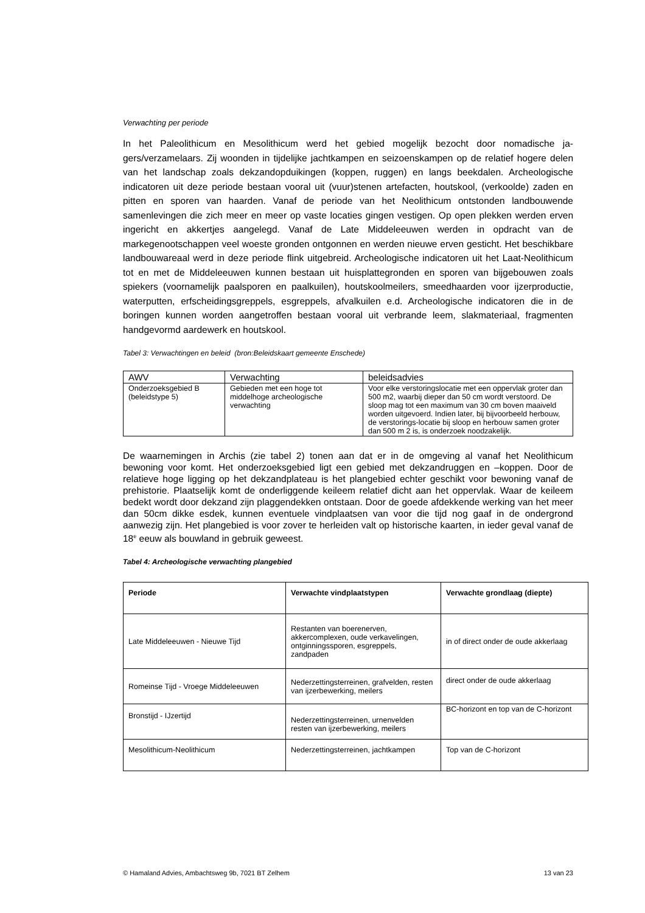Verwachting per periode
In het Paleolithicum en Mesolithicum werd het gebied mogelijk bezocht door nomadische ja-gers/verzamelaars. Zij woonden in tijdelijke jachtkampen en seizoenskampen op de relatief hogere delen van het landschap zoals dekzandopduikingen (koppen, ruggen) en langs beekdalen. Archeologische indicatoren uit deze periode bestaan vooral uit (vuur)stenen artefacten, houtskool, (verkoolde) zaden en pitten en sporen van haarden. Vanaf de periode van het Neolithicum ontstonden landbouwende samenlevingen die zich meer en meer op vaste locaties gingen vestigen. Op open plekken werden erven ingericht en akkertjes aangelegd. Vanaf de Late Middeleeuwen werden in opdracht van de markegenootschappen veel woeste gronden ontgonnen en werden nieuwe erven gesticht. Het beschikbare landbouwareaal werd in deze periode flink uitgebreid. Archeologische indicatoren uit het Laat-Neolithicum tot en met de Middeleeuwen kunnen bestaan uit huisplattegronden en sporen van bijgebouwen zoals spiekers (voornamelijk paalsporen en paalkuilen), houtskoolmeilers, smeedhaarden voor ijzerproductie, waterputten, erfscheidingsgreppels, esgreppels, afvalkuilen e.d. Archeologische indicatoren die in de boringen kunnen worden aangetroffen bestaan vooral uit verbrande leem, slakmateriaal, fragmenten handgevormd aardewerk en houtskool.
Tabel 3: Verwachtingen en beleid (bron:Beleidskaart gemeente Enschede)
| AWV | Verwachting | beleidsadvies |
| --- | --- | --- |
| Onderzoeksgebied B (beleidstype 5) | Gebieden met een hoge tot middelhoge archeologische verwachting | Voor elke verstoringslocatie met een oppervlak groter dan 500 m2, waarbij dieper dan 50 cm wordt verstoord. De sloop mag tot een maximum van 30 cm boven maaiveld worden uitgevoerd. Indien later, bij bijvoorbeeld herbouw, de verstorings-locatie bij sloop en herbouw samen groter dan 500 m 2 is, is onderzoek noodzakelijk. |
De waarnemingen in Archis (zie tabel 2) tonen aan dat er in de omgeving al vanaf het Neolithicum bewoning voor komt. Het onderzoeksgebied ligt een gebied met dekzandruggen en –koppen. Door de relatieve hoge ligging op het dekzandplateau is het plangebied echter geschikt voor bewoning vanaf de prehistorie. Plaatselijk komt de onderliggende keileem relatief dicht aan het oppervlak. Waar de keileem bedekt wordt door dekzand zijn plaggendekken ontstaan. Door de goede afdekkende werking van het meer dan 50cm dikke esdek, kunnen eventuele vindplaatsen van voor die tijd nog gaaf in de ondergrond aanwezig zijn. Het plangebied is voor zover te herleiden valt op historische kaarten, in ieder geval vanaf de 18<sup>e</sup> eeuw als bouwland in gebruik geweest.
Tabel 4: Archeologische verwachting plangebied
| Periode | Verwachte vindplaatstypen | Verwachte grondlaag (diepte) |
| --- | --- | --- |
| Late Middeleeuwen - Nieuwe Tijd | Restanten van boerenerven, akkercomplexen, oude verkavelingen, ontginningssporen, esgreppels, zandpaden | in of direct onder de oude akkerlaag |
| Romeinse Tijd - Vroege Middeleeuwen | Nederzettingsterreinen, grafvelden, resten van ijzerbewerking, meilers | direct onder de oude akkerlaag |
| Bronstijd - IJzertijd | Nederzettingsterreinen, urnenvelden resten van ijzerbewerking, meilers | BC-horizont en top van de C-horizont |
| Mesolithicum-Neolithicum | Nederzettingsterreinen, jachtkampen | Top van de C-horizont |
© Hamaland Advies, Ambachtsweg 9b, 7021 BT Zelhem 13 van 23